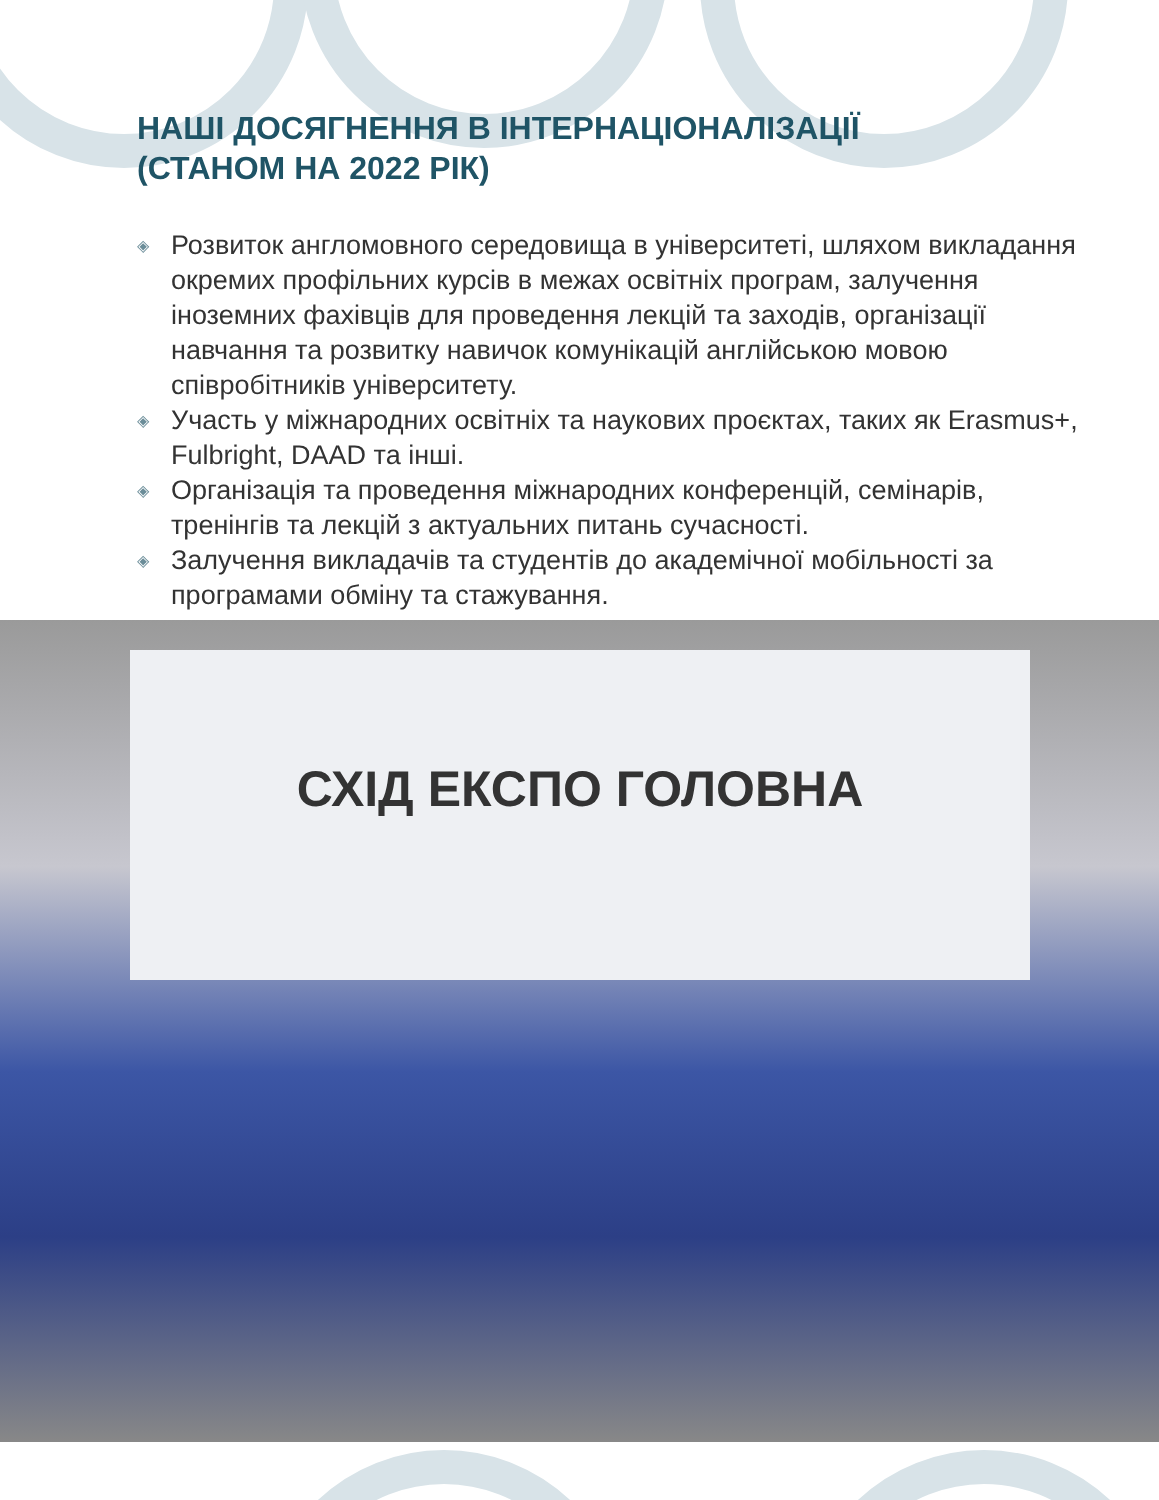НАШІ ДОСЯГНЕННЯ В ІНТЕРНАЦІОНАЛІЗАЦІЇ
(СТАНОМ НА 2022 РІК)
◈ Розвиток англомовного середовища в університеті, шляхом викладання окремих профільних курсів в межах освітніх програм, залучення іноземних фахівців для проведення лекцій та заходів, організації навчання та розвитку навичок комунікацій англійською мовою співробітників університету.
◈ Участь у міжнародних освітніх та наукових проєктах, таких як Erasmus+, Fulbright, DAAD та інші.
◈ Організація та проведення міжнародних конференцій, семінарів, тренінгів та лекцій з актуальних питань сучасності.
◈ Залучення викладачів та студентів до академічної мобільності за програмами обміну та стажування.
СХІД ЕКСПО ГОЛОВНА